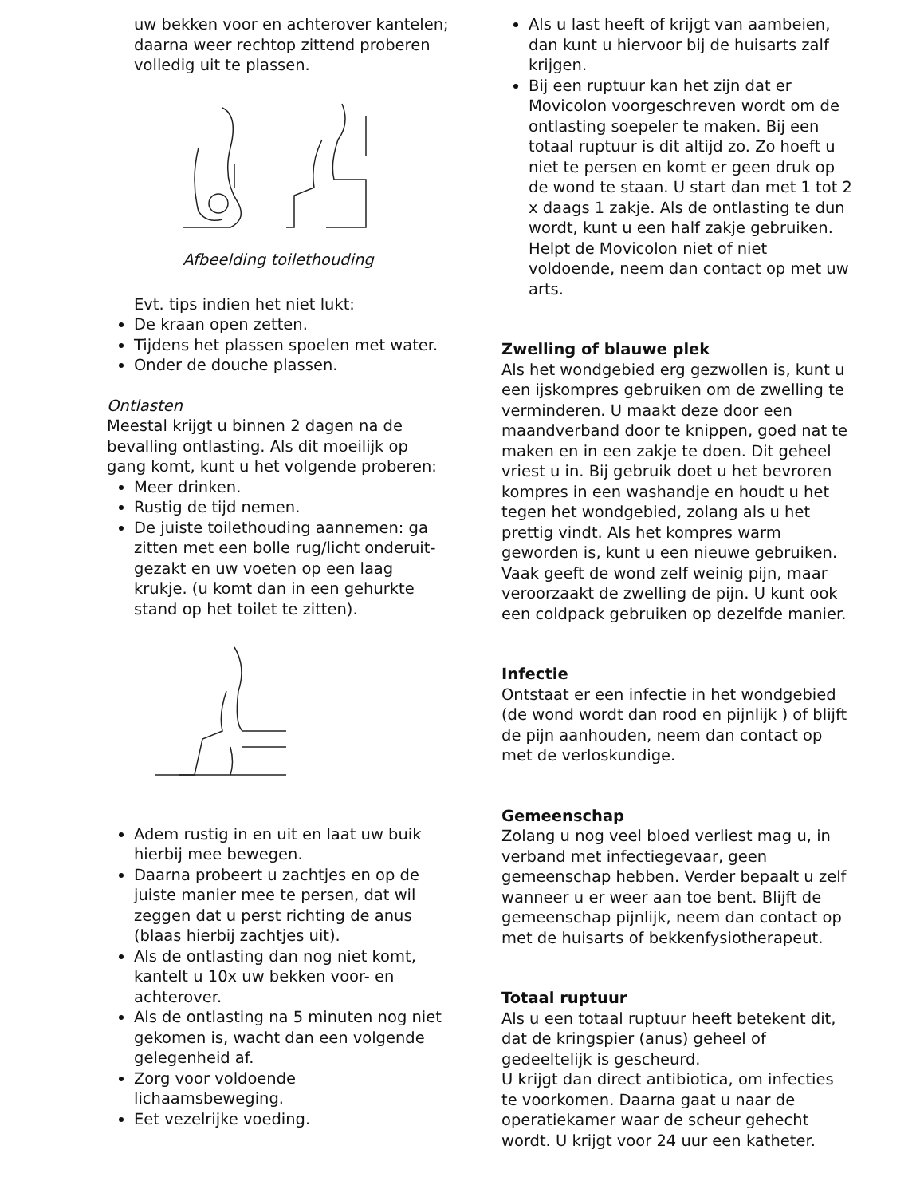uw bekken voor en achterover kantelen; daarna weer rechtop zittend proberen volledig uit te plassen.
Afbeelding toilethouding
Evt. tips indien het niet lukt:
De kraan open zetten.
Tijdens het plassen spoelen met water.
Onder de douche plassen.
Ontlasten
Meestal krijgt u binnen 2 dagen na de bevalling ontlasting. Als dit moeilijk op gang komt, kunt u het volgende proberen:
Meer drinken.
Rustig de tijd nemen.
De juiste toilethouding aannemen: ga zitten met een bolle rug/licht onderuit-gezakt en uw voeten op een laag krukje. (u komt dan in een gehurkte stand op het toilet te zitten).
Adem rustig in en uit en laat uw buik hierbij mee bewegen.
Daarna probeert u zachtjes en op de juiste manier mee te persen, dat wil zeggen dat u perst richting de anus (blaas hierbij zachtjes uit).
Als de ontlasting dan nog niet komt, kantelt u 10x uw bekken voor- en achterover.
Als de ontlasting na 5 minuten nog niet gekomen is, wacht dan een volgende gelegenheid af.
Zorg voor voldoende lichaamsbeweging.
Eet vezelrijke voeding.
Als u last heeft of krijgt van aambeien, dan kunt u hiervoor bij de huisarts zalf krijgen.
Bij een ruptuur kan het zijn dat er Movicolon voorgeschreven wordt om de ontlasting soepeler te maken. Bij een totaal ruptuur is dit altijd zo. Zo hoeft u niet te persen en komt er geen druk op de wond te staan. U start dan met 1 tot 2 x daags 1 zakje. Als de ontlasting te dun wordt, kunt u een half zakje gebruiken. Helpt de Movicolon niet of niet voldoende, neem dan contact op met uw arts.
Zwelling of blauwe plek
Als het wondgebied erg gezwollen is, kunt u een ijskompres gebruiken om de zwelling te verminderen. U maakt deze door een maandverband door te knippen, goed nat te maken en in een zakje te doen. Dit geheel vriest u in. Bij gebruik doet u het bevroren kompres in een washandje en houdt u het tegen het wondgebied, zolang als u het prettig vindt. Als het kompres warm geworden is, kunt u een nieuwe gebruiken. Vaak geeft de wond zelf weinig pijn, maar veroorzaakt de zwelling de pijn. U kunt ook een coldpack gebruiken op dezelfde manier.
Infectie
Ontstaat er een infectie in het wondgebied
(de wond wordt dan rood en pijnlijk ) of blijft de pijn aanhouden, neem dan contact op met de verloskundige.
Gemeenschap
Zolang u nog veel bloed verliest mag u, in verband met infectiegevaar, geen gemeenschap hebben. Verder bepaalt u zelf wanneer u er weer aan toe bent. Blijft de gemeenschap pijnlijk, neem dan contact op met de huisarts of bekkenfysiotherapeut.
Totaal ruptuur
Als u een totaal ruptuur heeft betekent dit, dat de kringspier (anus) geheel of gedeeltelijk is gescheurd.
U krijgt dan direct antibiotica, om infecties te voorkomen. Daarna gaat u naar de operatiekamer waar de scheur gehecht wordt. U krijgt voor 24 uur een katheter.